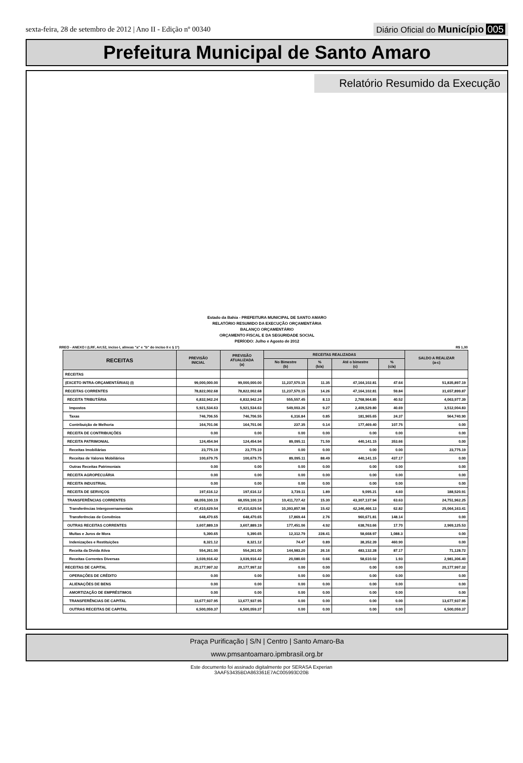sexta-feira, 28 de setembro de 2012 | Ano II - Edição nº 00340
Diário Oficial do Município 005
Prefeitura Municipal de Santo Amaro
Relatório Resumido da Execução
Estado da Bahia - PREFEITURA MUNICIPAL DE SANTO AMARO
RELATÓRIO RESUMIDO DA EXECUÇÃO ORÇAMENTÁRIA
BALANÇO ORÇAMENTÁRIO
ORÇAMENTO FISCAL E DA SEGURIDADE SOCIAL
PERÍODO: Julho e Agosto de 2012
RREO - ANEXO I (LRF, Art.52, inciso I, alineas "a" e "b" do inciso II e § 1º) R$ 1,00
| RECEITAS | PREVISÃO INICIAL | PREVISÃO ATUALIZADA (a) | RECEITAS REALIZADAS | | | | SALDO A REALIZAR (a-c) |
| --- | --- | --- | --- | --- | --- | --- | --- |
| | | | No Bimestre (b) | % (b/a) | Até o bimestre (c) | % (c/a) | |
| RECEITAS | | | | | | | |
| (EXCETO INTRA-ORÇAMENTÁRIAS) (I) | 99,000,000.00 | 99,000,000.00 | 11,237,570.15 | 11.35 | 47,164,102.81 | 47.64 | 51,835,897.19 |
| RECEITAS CORRENTES | 78,822,002.68 | 78,822,002.68 | 11,237,570.15 | 14.26 | 47,164,102.81 | 59.84 | 31,657,899.87 |
| RECEITA TRIBUTÁRIA | 6,832,942.24 | 6,832,942.24 | 555,557.45 | 8.13 | 2,768,964.85 | 40.52 | 4,063,977.39 |
| Impostos | 5,921,534.63 | 5,921,534.63 | 549,003.26 | 9.27 | 2,409,529.80 | 40.69 | 3,512,004.83 |
| Taxas | 746,706.55 | 746,706.55 | 6,316.84 | 0.85 | 181,965.65 | 24.37 | 564,740.90 |
| Contribuição de Melhoria | 164,701.06 | 164,701.06 | 237.35 | 0.14 | 177,469.40 | 107.75 | 0.00 |
| RECEITA DE CONTRIBUIÇÕES | 0.00 | 0.00 | 0.00 | 0.00 | 0.00 | 0.00 | 0.00 |
| RECEITA PATRIMONIAL | 124,454.94 | 124,454.94 | 89,095.11 | 71.59 | 440,141.15 | 353.66 | 0.00 |
| Receitas Imobiliárias | 23,775.19 | 23,775.19 | 0.00 | 0.00 | 0.00 | 0.00 | 23,775.19 |
| Receitas de Valores Mobiliários | 100,679.75 | 100,679.75 | 89,095.11 | 88.49 | 440,141.15 | 437.17 | 0.00 |
| Outras Receitas Patrimoniais | 0.00 | 0.00 | 0.00 | 0.00 | 0.00 | 0.00 | 0.00 |
| RECEITA AGROPECUÁRIA | 0.00 | 0.00 | 0.00 | 0.00 | 0.00 | 0.00 | 0.00 |
| RECEITA INDUSTRIAL | 0.00 | 0.00 | 0.00 | 0.00 | 0.00 | 0.00 | 0.00 |
| RECEITA DE SERVIÇOS | 197,616.12 | 197,616.12 | 3,739.11 | 1.89 | 9,095.21 | 4.60 | 188,520.91 |
| TRANSFERÊNCIAS CORRENTES | 68,059,100.19 | 68,059,100.19 | 10,411,727.42 | 15.30 | 43,307,137.94 | 63.63 | 24,751,962.25 |
| Transferências Intergovernamentais | 67,410,629.54 | 67,410,629.54 | 10,393,857.98 | 15.42 | 42,346,466.13 | 62.82 | 25,064,163.41 |
| Transferências de Convênios | 648,470.65 | 648,470.65 | 17,869.44 | 2.76 | 960,671.81 | 148.14 | 0.00 |
| OUTRAS RECEITAS CORRENTES | 3,607,889.19 | 3,607,889.19 | 177,451.06 | 4.92 | 638,763.66 | 17.70 | 2,969,125.53 |
| Multas e Juros de Mora | 5,390.65 | 5,390.65 | 12,312.79 | 228.41 | 58,668.97 | 1,088.3 | 0.00 |
| Indenizações e Restituições | 8,321.12 | 8,321.12 | 74.47 | 0.89 | 38,352.39 | 460.90 | 0.00 |
| Receita da Divida Ativa | 554,261.00 | 554,261.00 | 144,983.20 | 26.16 | 483,132.28 | 87.17 | 71,128.72 |
| Receitas Correntes Diversas | 3,039,916.42 | 3,039,916.42 | 20,080.60 | 0.66 | 58,610.02 | 1.93 | 2,981,306.40 |
| RECEITAS DE CAPITAL | 20,177,997.32 | 20,177,997.32 | 0.00 | 0.00 | 0.00 | 0.00 | 20,177,997.32 |
| OPERAÇÕES DE CRÉDITO | 0.00 | 0.00 | 0.00 | 0.00 | 0.00 | 0.00 | 0.00 |
| ALIENAÇÕES DE BENS | 0.00 | 0.00 | 0.00 | 0.00 | 0.00 | 0.00 | 0.00 |
| AMORTIZAÇÃO DE EMPRÉSTIMOS | 0.00 | 0.00 | 0.00 | 0.00 | 0.00 | 0.00 | 0.00 |
| TRANSFERÊNCIAS DE CAPITAL | 13,677,937.95 | 13,677,937.95 | 0.00 | 0.00 | 0.00 | 0.00 | 13,677,937.95 |
| OUTRAS RECEITAS DE CAPITAL | 6,500,059.37 | 6,500,059.37 | 0.00 | 0.00 | 0.00 | 0.00 | 6,500,059.37 |
Praça Purificação | S/N | Centro | Santo Amaro-Ba
www.pmsantoamaro.ipmbrasil.org.br
Este documento foi assinado digitalmente por SERASA Experian
3AAF53435BDA863361E7AC005993D20B